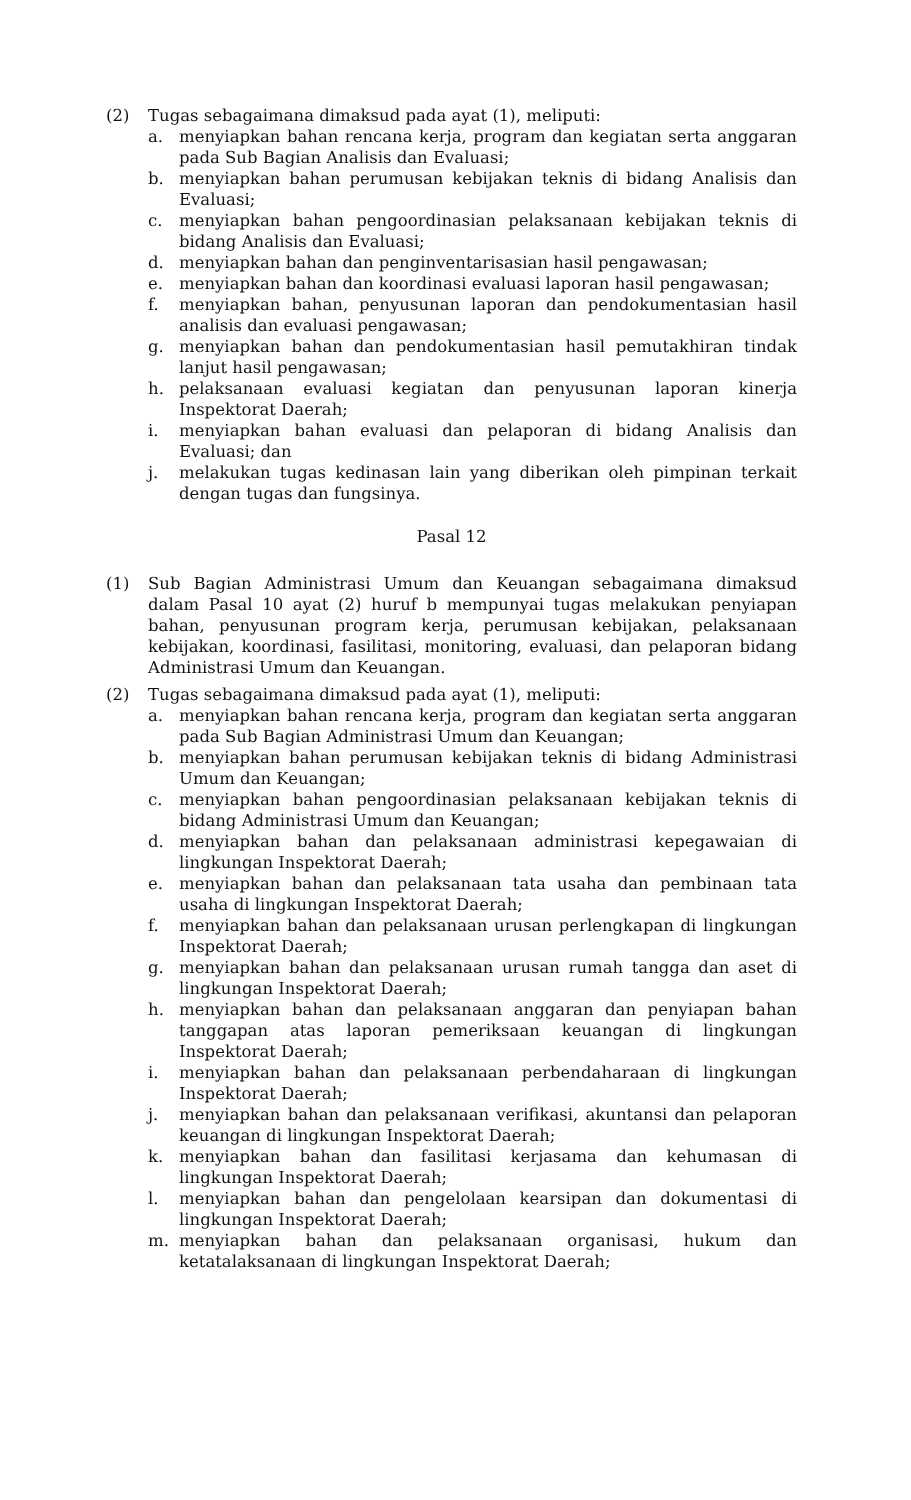(2) Tugas sebagaimana dimaksud pada ayat (1), meliputi:
a. menyiapkan bahan rencana kerja, program dan kegiatan serta anggaran pada Sub Bagian Analisis dan Evaluasi;
b. menyiapkan bahan perumusan kebijakan teknis di bidang Analisis dan Evaluasi;
c. menyiapkan bahan pengoordinasian pelaksanaan kebijakan teknis di bidang Analisis dan Evaluasi;
d. menyiapkan bahan dan penginventarisasian hasil pengawasan;
e. menyiapkan bahan dan koordinasi evaluasi laporan hasil pengawasan;
f. menyiapkan bahan, penyusunan laporan dan pendokumentasian hasil analisis dan evaluasi pengawasan;
g. menyiapkan bahan dan pendokumentasian hasil pemutakhiran tindak lanjut hasil pengawasan;
h. pelaksanaan evaluasi kegiatan dan penyusunan laporan kinerja Inspektorat Daerah;
i. menyiapkan bahan evaluasi dan pelaporan di bidang Analisis dan Evaluasi; dan
j. melakukan tugas kedinasan lain yang diberikan oleh pimpinan terkait dengan tugas dan fungsinya.
Pasal 12
(1) Sub Bagian Administrasi Umum dan Keuangan sebagaimana dimaksud dalam Pasal 10 ayat (2) huruf b mempunyai tugas melakukan penyiapan bahan, penyusunan program kerja, perumusan kebijakan, pelaksanaan kebijakan, koordinasi, fasilitasi, monitoring, evaluasi, dan pelaporan bidang Administrasi Umum dan Keuangan.
(2) Tugas sebagaimana dimaksud pada ayat (1), meliputi:
a. menyiapkan bahan rencana kerja, program dan kegiatan serta anggaran pada Sub Bagian Administrasi Umum dan Keuangan;
b. menyiapkan bahan perumusan kebijakan teknis di bidang Administrasi Umum dan Keuangan;
c. menyiapkan bahan pengoordinasian pelaksanaan kebijakan teknis di bidang Administrasi Umum dan Keuangan;
d. menyiapkan bahan dan pelaksanaan administrasi kepegawaian di lingkungan Inspektorat Daerah;
e. menyiapkan bahan dan pelaksanaan tata usaha dan pembinaan tata usaha di lingkungan Inspektorat Daerah;
f. menyiapkan bahan dan pelaksanaan urusan perlengkapan di lingkungan Inspektorat Daerah;
g. menyiapkan bahan dan pelaksanaan urusan rumah tangga dan aset di lingkungan Inspektorat Daerah;
h. menyiapkan bahan dan pelaksanaan anggaran dan penyiapan bahan tanggapan atas laporan pemeriksaan keuangan di lingkungan Inspektorat Daerah;
i. menyiapkan bahan dan pelaksanaan perbendaharaan di lingkungan Inspektorat Daerah;
j. menyiapkan bahan dan pelaksanaan verifikasi, akuntansi dan pelaporan keuangan di lingkungan Inspektorat Daerah;
k. menyiapkan bahan dan fasilitasi kerjasama dan kehumasan di lingkungan Inspektorat Daerah;
l. menyiapkan bahan dan pengelolaan kearsipan dan dokumentasi di lingkungan Inspektorat Daerah;
m. menyiapkan bahan dan pelaksanaan organisasi, hukum dan ketatalaksanaan di lingkungan Inspektorat Daerah;